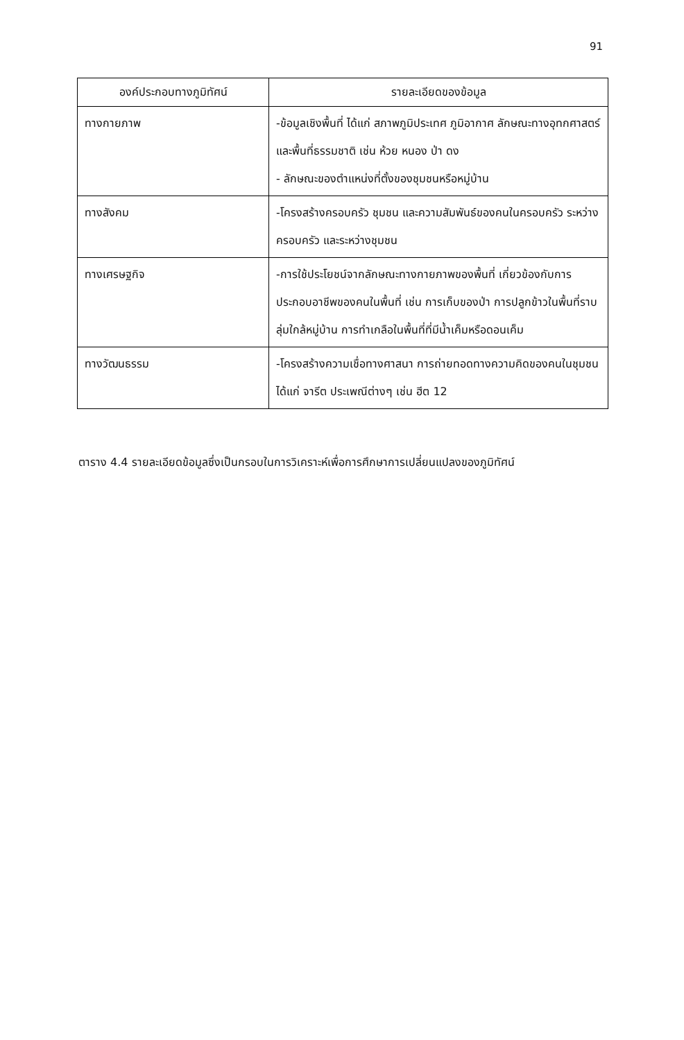91
| องค์ประกอบทางภูมิทัศน์ | รายละเอียดของข้อมูล |
| --- | --- |
| ทางกายภาพ | -ข้อมูลเชิงพื้นที่ ได้แก่ สภาพภูมิประเทศ ภูมิอากาศ ลักษณะทางอุทกศาสตร์ และพื้นที่ธรรมชาติ เช่น ห้วย หนอง ป่า ดง - ลักษณะของตำแหน่งที่ตั้งของชุมชนหรือหมู่บ้าน |
| ทางสังคม | -โครงสร้างครอบครัว ชุมชน และความสัมพันธ์ของคนในครอบครัว ระหว่างครอบครัว และระหว่างชุมชน |
| ทางเศรษฐกิจ | -การใช้ประโยชน์จากลักษณะทางกายภาพของพื้นที่ เกี่ยวข้องกับการประกอบอาชีพของคนในพื้นที่ เช่น การเก็บของป่า การปลูกข้าวในพื้นที่ราบลุ่มใกล้หมู่บ้าน การทำเกลือในพื้นที่ที่มีน้ำเค็มหรือดอนเค็ม |
| ทางวัฒนธรรม | -โครงสร้างความเชื่อทางศาสนา การถ่ายทอดทางความคิดของคนในชุมชน ได้แก่ จารีต ประเพณีต่างๆ เช่น ฮีต 12 |
ตาราง 4.4 รายละเอียดข้อมูลซึ่งเป็นกรอบในการวิเคราะห์เพื่อการศึกษาการเปลี่ยนแปลงของภูมิทัศน์